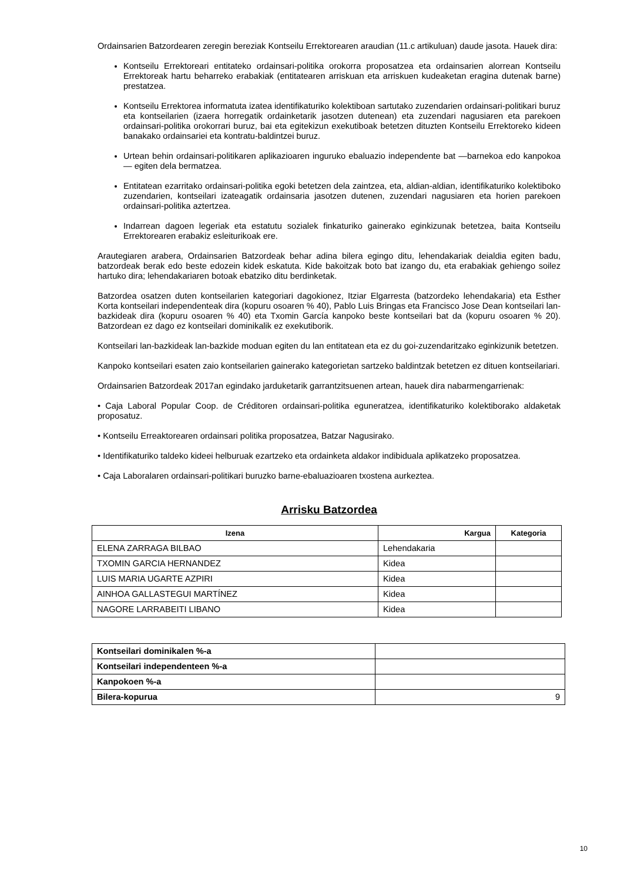Ordainsarien Batzordearen zeregin bereziak Kontseilu Errektorearen araudian (11.c artikuluan) daude jasota. Hauek dira:
Kontseilu Errektoreari entitateko ordainsari-politika orokorra proposatzea eta ordainsarien alorrean Kontseilu Errektoreak hartu beharreko erabakiak (entitatearen arriskuan eta arriskuen kudeaketan eragina dutenak barne) prestatzea.
Kontseilu Errektorea informatuta izatea identifikaturiko kolektiboan sartutako zuzendarien ordainsari-politikari buruz eta kontseilarien (izaera horregatik ordainketarik jasotzen dutenean) eta zuzendari nagusiaren eta parekoen ordainsari-politika orokorrari buruz, bai eta egitekizun exekutiboak betetzen dituzten Kontseilu Errektoreko kideen banakako ordainsariei eta kontratu-baldintzei buruz.
Urtean behin ordainsari-politikaren aplikazioaren inguruko ebaluazio independente bat —barnekoa edo kanpokoa— egiten dela bermatzea.
Entitatean ezarritako ordainsari-politika egoki betetzen dela zaintzea, eta, aldian-aldian, identifikaturiko kolektiboko zuzendarien, kontseilari izateagatik ordainsaria jasotzen dutenen, zuzendari nagusiaren eta horien parekoen ordainsari-politika aztertzea.
Indarrean dagoen legeriak eta estatutu sozialek finkaturiko gainerako eginkizunak betetzea, baita Kontseilu Errektorearen erabakiz esleiturikoak ere.
Arautegiaren arabera, Ordainsarien Batzordeak behar adina bilera egingo ditu, lehendakariak deialdia egiten badu, batzordeak berak edo beste edozein kidek eskatuta. Kide bakoitzak boto bat izango du, eta erabakiak gehiengo soilez hartuko dira; lehendakariaren botoak ebatziko ditu berdinketak.
Batzordea osatzen duten kontseilarien kategoriari dagokionez, Itziar Elgarresta (batzordeko lehendakaria) eta Esther Korta kontseilari independenteak dira (kopuru osoaren % 40), Pablo Luis Bringas eta Francisco Jose Dean kontseilari lan-bazkideak dira (kopuru osoaren % 40) eta Txomin García kanpoko beste kontseilari bat da (kopuru osoaren % 20). Batzordean ez dago ez kontseilari dominikalik ez exekutiborik.
Kontseilari lan-bazkideak lan-bazkide moduan egiten du lan entitatean eta ez du goi-zuzendaritzako eginkizunik betetzen.
Kanpoko kontseilari esaten zaio kontseilarien gainerako kategorietan sartzeko baldintzak betetzen ez dituen kontseilariari.
Ordainsarien Batzordeak 2017an egindako jarduketarik garrantzitsuenen artean, hauek dira nabarmengarrienak:
• Caja Laboral Popular Coop. de Créditoren ordainsari-politika eguneratzea, identifikaturiko kolektiborako aldaketak proposatuz.
• Kontseilu Erreaktorearen ordainsari politika proposatzea, Batzar Nagusirako.
• Identifikaturiko taldeko kideei helburuak ezartzeko eta ordainketa aldakor indibiduala aplikatzeko proposatzea.
• Caja Laboralaren ordainsari-politikari buruzko barne-ebaluazioaren txostena aurkeztea.
Arrisku Batzordea
| Izena | Kargua | Kategoria |
| --- | --- | --- |
| ELENA ZARRAGA BILBAO | Lehendakaria | |
| TXOMIN GARCIA HERNANDEZ | Kidea | |
| LUIS MARIA UGARTE AZPIRI | Kidea | |
| AINHOA GALLASTEGUI MARTÍNEZ | Kidea | |
| NAGORE LARRABEITI LIBANO | Kidea | |
| Kontseilari dominikalen %-a | |
| Kontseilari independenteen %-a | |
| Kanpokoen %-a | |
| Bilera-kopurua | 9 |
10